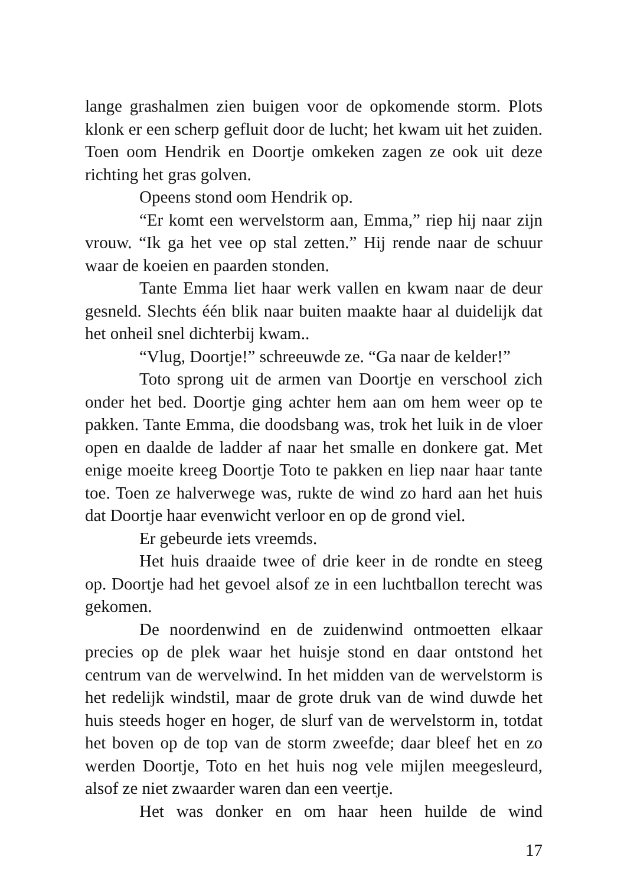lange grashalmen zien buigen voor de opkomende storm. Plots klonk er een scherp gefluit door de lucht; het kwam uit het zuiden. Toen oom Hendrik en Doortje omkeken zagen ze ook uit deze richting het gras golven.
Opeens stond oom Hendrik op.
“Er komt een wervelstorm aan, Emma,” riep hij naar zijn vrouw. “Ik ga het vee op stal zetten.” Hij rende naar de schuur waar de koeien en paarden stonden.
Tante Emma liet haar werk vallen en kwam naar de deur gesneld. Slechts één blik naar buiten maakte haar al duidelijk dat het onheil snel dichterbij kwam..
“Vlug, Doortje!” schreeuwde ze. “Ga naar de kelder!”
Toto sprong uit de armen van Doortje en verschool zich onder het bed. Doortje ging achter hem aan om hem weer op te pakken. Tante Emma, die doodsbang was, trok het luik in de vloer open en daalde de ladder af naar het smalle en donkere gat. Met enige moeite kreeg Doortje Toto te pakken en liep naar haar tante toe. Toen ze halverwege was, rukte de wind zo hard aan het huis dat Doortje haar evenwicht verloor en op de grond viel.
Er gebeurde iets vreemds.
Het huis draaide twee of drie keer in de rondte en steeg op. Doortje had het gevoel alsof ze in een luchtballon terecht was gekomen.
De noordenwind en de zuidenwind ontmoetten elkaar precies op de plek waar het huisje stond en daar ontstond het centrum van de wervelwind. In het midden van de wervelstorm is het redelijk windstil, maar de grote druk van de wind duwde het huis steeds hoger en hoger, de slurf van de wervelstorm in, totdat het boven op de top van de storm zweefde; daar bleef het en zo werden Doortje, Toto en het huis nog vele mijlen meegesleurd, alsof ze niet zwaarder waren dan een veertje.
Het was donker en om haar heen huilde de wind
17